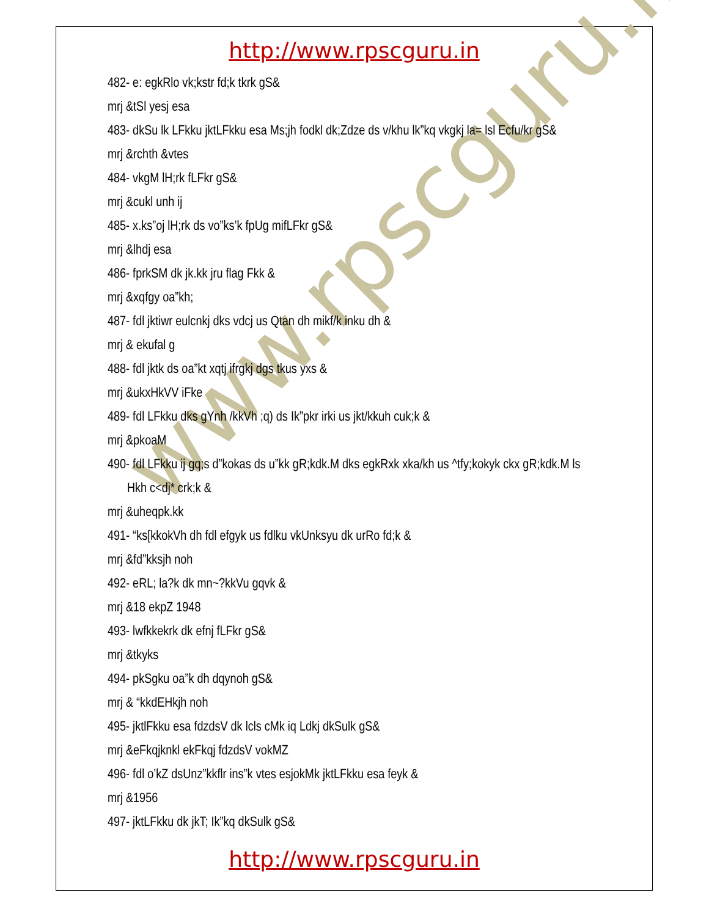www.rpscguru.in
http://www.rpscguru.in
482- e: egkRlo vk;kstr fd;k tkrk gS&
mrj &tSl yesj esa
483- dkSu lk LFkku jktLFkku esa Ms;jh fodkl dk;Zdze ds v/khu lk”kq vkgkj la= lsl Ecfu/kr gS&
mrj &rchth &vtes
484- vkgM lH;rk fLFkr gS&
mrj &cukl unh ij
485- x.ks”oj lH;rk ds vo”ks’k fpUg mifLFkr gS&
mrj &lhdj esa
486- fprkSM dk jk.kk jru flag Fkk &
mrj &xqfgy oa”kh;
487- fdl jktiwr eulcnkj dks vdcj us Qtan dh mikf/k inku dh &
mrj & ekufal g
488- fdl jktk ds oa”kt xqtj ifrgkj dgs tkus yxs &
mrj &ukxHkVV iFke
489- fdl LFkku dks gYnh /kkVh ;q) ds Ik”pkr irki us jkt/kkuh cuk;k &
mrj &pkoaM
490- fdl LFkku ij gq;s d”kokas ds u”kk gR;kdk.M dks egkRxk xka/kh us ^tfy;kokyk ckx gR;kdk.M ls
Hkh c<dj* crk;k &
mrj &uheqpk.kk
491- “ks[kkokVh dh fdl efgyk us fdlku vkUnksyu dk urRo fd;k &
mrj &fd”kksjh noh
492- eRL; la?k dk mn~?kkVu gqvk &
mrj &18 ekpZ 1948
493- lwfkkekrk dk efnj fLFkr gS&
mrj &tkyks
494- pkSgku oa”k dh dqynoh gS&
mrj & “kkdEHkjh noh
495- jktlFkku esa fdzdsV dk lcls cMk iq Ldkj dkSulk gS&
mrj &eFkqjknkl ekFkqj fdzdsV vokMZ
496- fdl o’kZ dsUnz”kkflr ins”k vtes esjokMk jktLFkku esa feyk &
mrj &1956
497- jktLFkku dk jkT; Ik”kq dkSulk gS&
http://www.rpscguru.in